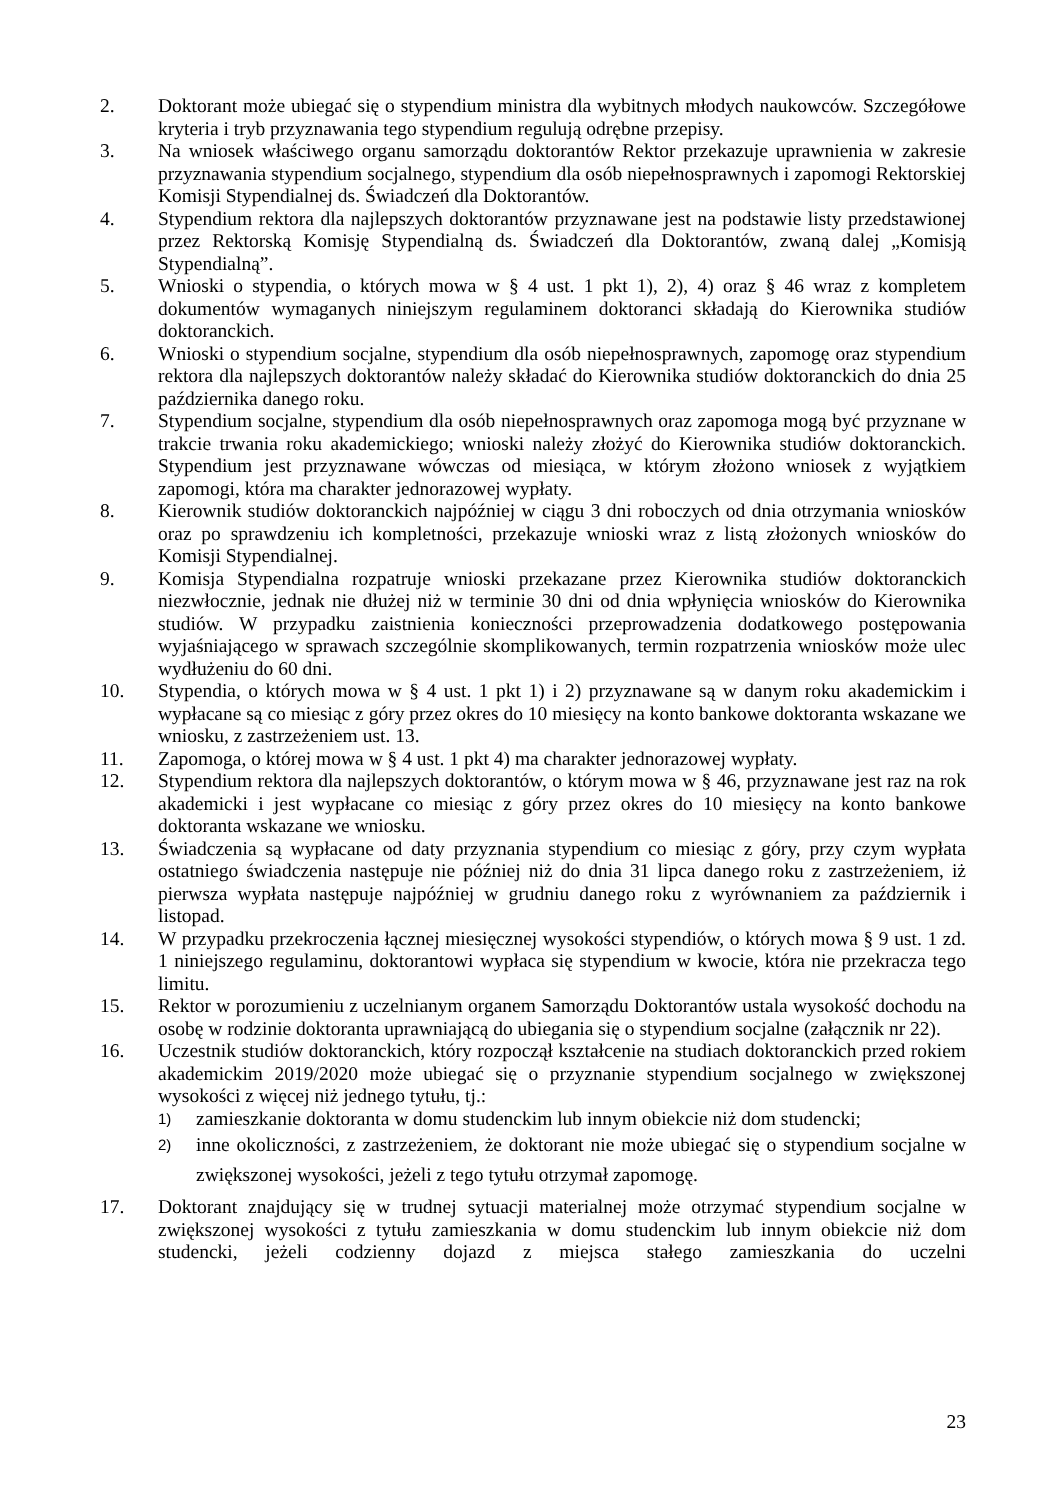2. Doktorant może ubiegać się o stypendium ministra dla wybitnych młodych naukowców. Szczegółowe kryteria i tryb przyznawania tego stypendium regulują odrębne przepisy.
3. Na wniosek właściwego organu samorządu doktorantów Rektor przekazuje uprawnienia w zakresie przyznawania stypendium socjalnego, stypendium dla osób niepełnosprawnych i zapomogi Rektorskiej Komisji Stypendialnej ds. Świadczeń dla Doktorantów.
4. Stypendium rektora dla najlepszych doktorantów przyznawane jest na podstawie listy przedstawionej przez Rektorską Komisję Stypendialną ds. Świadczeń dla Doktorantów, zwaną dalej „Komisją Stypendialną”.
5. Wnioski o stypendia, o których mowa w § 4 ust. 1 pkt 1), 2), 4) oraz § 46 wraz z kompletem dokumentów wymaganych niniejszym regulaminem doktoranci składają do Kierownika studiów doktoranckich.
6. Wnioski o stypendium socjalne, stypendium dla osób niepełnosprawnych, zapomogę oraz stypendium rektora dla najlepszych doktorantów należy składać do Kierownika studiów doktoranckich do dnia 25 października danego roku.
7. Stypendium socjalne, stypendium dla osób niepełnosprawnych oraz zapomoga mogą być przyznane w trakcie trwania roku akademickiego; wnioski należy złożyć do Kierownika studiów doktoranckich. Stypendium jest przyznawane wówczas od miesiąca, w którym złożono wniosek z wyjątkiem zapomogi, która ma charakter jednorazowej wypłaty.
8. Kierownik studiów doktoranckich najpóźniej w ciągu 3 dni roboczych od dnia otrzymania wniosków oraz po sprawdzeniu ich kompletności, przekazuje wnioski wraz z listą złożonych wniosków do Komisji Stypendialnej.
9. Komisja Stypendialna rozpatruje wnioski przekazane przez Kierownika studiów doktoranckich niezwłocznie, jednak nie dłużej niż w terminie 30 dni od dnia wpłynięcia wniosków do Kierownika studiów. W przypadku zaistnienia konieczności przeprowadzenia dodatkowego postępowania wyjaśniającego w sprawach szczególnie skomplikowanych, termin rozpatrzenia wniosków może ulec wydłużeniu do 60 dni.
10. Stypendia, o których mowa w § 4 ust. 1 pkt 1) i 2) przyznawane są w danym roku akademickim i wypłacane są co miesiąc z góry przez okres do 10 miesięcy na konto bankowe doktoranta wskazane we wniosku, z zastrzeżeniem ust. 13.
11. Zapomoga, o której mowa w § 4 ust. 1 pkt 4) ma charakter jednorazowej wypłaty.
12. Stypendium rektora dla najlepszych doktorantów, o którym mowa w § 46, przyznawane jest raz na rok akademicki i jest wypłacane co miesiąc z góry przez okres do 10 miesięcy na konto bankowe doktoranta wskazane we wniosku.
13. Świadczenia są wypłacane od daty przyznania stypendium co miesiąc z góry, przy czym wypłata ostatniego świadczenia następuje nie później niż do dnia 31 lipca danego roku z zastrzeżeniem, iż pierwsza wypłata następuje najpóźniej w grudniu danego roku z wyrównaniem za październik i listopad.
14. W przypadku przekroczenia łącznej miesięcznej wysokości stypendiów, o których mowa § 9 ust. 1 zd. 1 niniejszego regulaminu, doktorantowi wypłaca się stypendium w kwocie, która nie przekracza tego limitu.
15. Rektor w porozumieniu z uczelnianym organem Samorządu Doktorantów ustala wysokość dochodu na osobę w rodzinie doktoranta uprawniającą do ubiegania się o stypendium socjalne (załącznik nr 22).
16. Uczestnik studiów doktoranckich, który rozpoczął kształcenie na studiach doktoranckich przed rokiem akademickim 2019/2020 może ubiegać się o przyznanie stypendium socjalnego w zwiększonej wysokości z więcej niż jednego tytułu, tj.:
1)
zamieszkanie doktoranta w domu studenckim lub innym obiekcie niż dom studencki;
2)
inne okoliczności, z zastrzeżeniem, że doktorant nie może ubiegać się o stypendium socjalne w zwiększonej wysokości, jeżeli z tego tytułu otrzymał zapomogę.
17. Doktorant znajdujący się w trudnej sytuacji materialnej może otrzymać stypendium socjalne w zwiększonej wysokości z tytułu zamieszkania w domu studenckim lub innym obiekcie niż dom studencki, jeżeli codzienny dojazd z miejsca stałego zamieszkania do uczelni
23